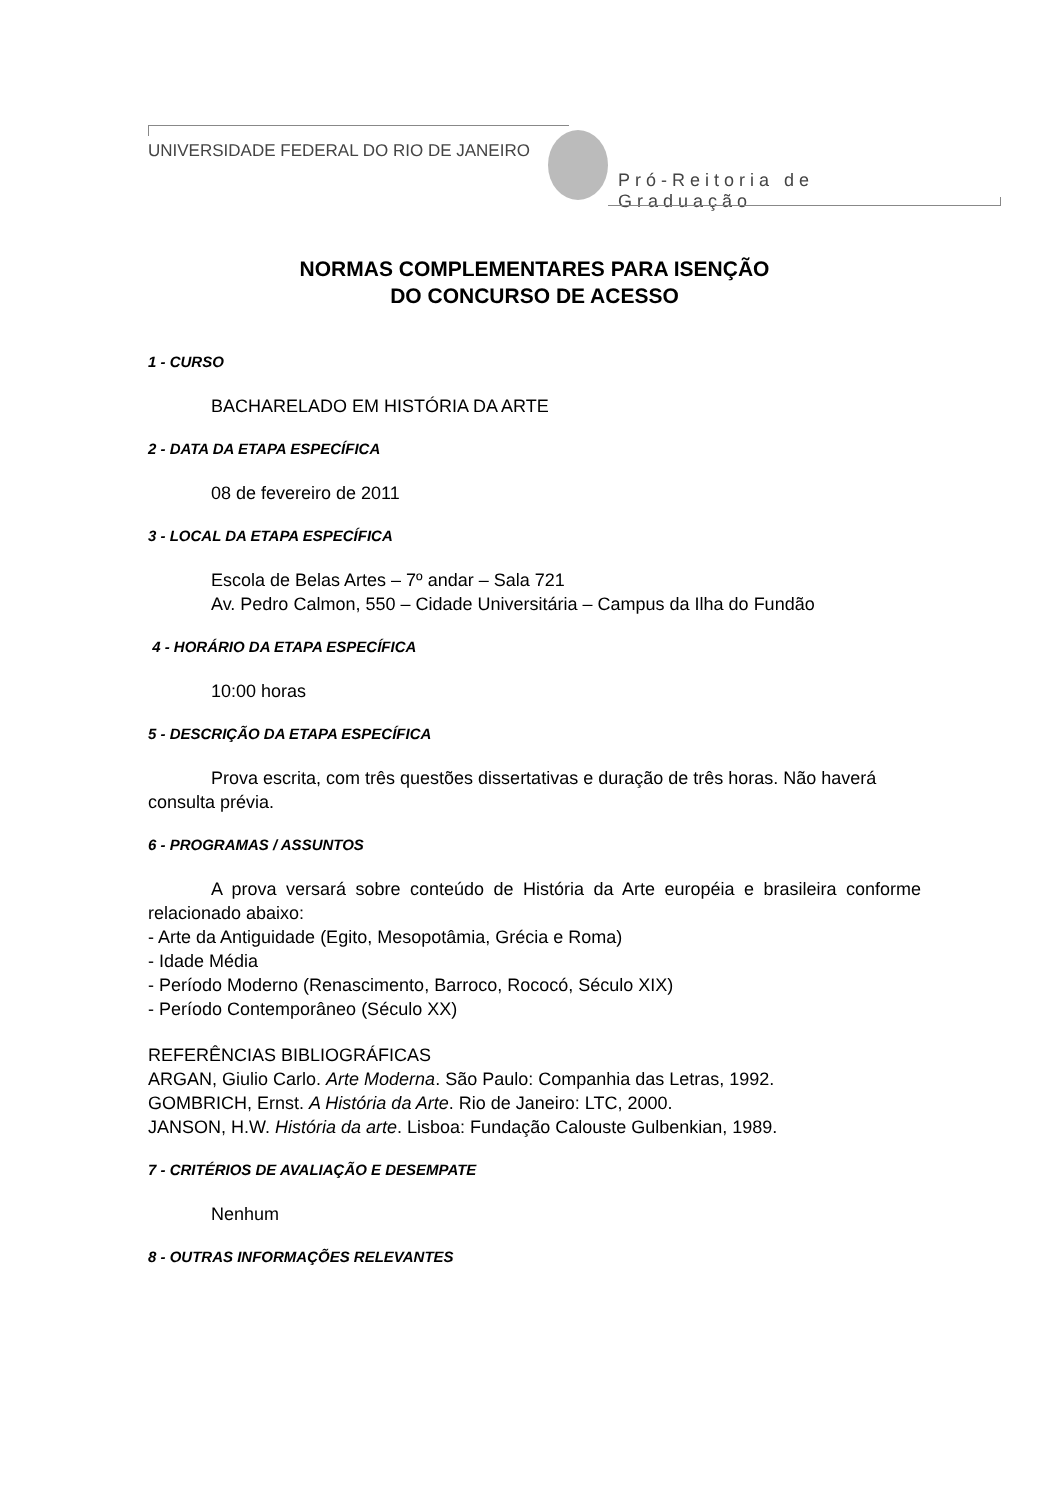UNIVERSIDADE FEDERAL DO RIO DE JANEIRO
Pró-Reitoria de Graduação
NORMAS COMPLEMENTARES PARA ISENÇÃO
DO CONCURSO DE ACESSO
1 - CURSO
BACHARELADO EM HISTÓRIA DA ARTE
2 - DATA DA ETAPA ESPECÍFICA
08 de fevereiro de 2011
3 - LOCAL DA ETAPA ESPECÍFICA
Escola de Belas Artes – 7º andar – Sala 721
Av. Pedro Calmon, 550 – Cidade Universitária – Campus da Ilha do Fundão
4 - HORÁRIO DA ETAPA ESPECÍFICA
10:00 horas
5 - DESCRIÇÃO DA ETAPA ESPECÍFICA
Prova escrita, com três questões dissertativas e duração de três horas. Não haverá consulta prévia.
6 - PROGRAMAS / ASSUNTOS
A prova versará sobre conteúdo de História da Arte européia e brasileira conforme relacionado abaixo:
- Arte da Antiguidade (Egito, Mesopotâmia, Grécia e Roma)
- Idade Média
- Período Moderno (Renascimento, Barroco, Rococó, Século XIX)
- Período Contemporâneo (Século XX)
REFERÊNCIAS BIBLIOGRÁFICAS
ARGAN, Giulio Carlo. Arte Moderna. São Paulo: Companhia das Letras, 1992.
GOMBRICH, Ernst. A História da Arte. Rio de Janeiro: LTC, 2000.
JANSON, H.W. História da arte. Lisboa: Fundação Calouste Gulbenkian, 1989.
7 - CRITÉRIOS DE AVALIAÇÃO E DESEMPATE
Nenhum
8 - OUTRAS INFORMAÇÕES RELEVANTES